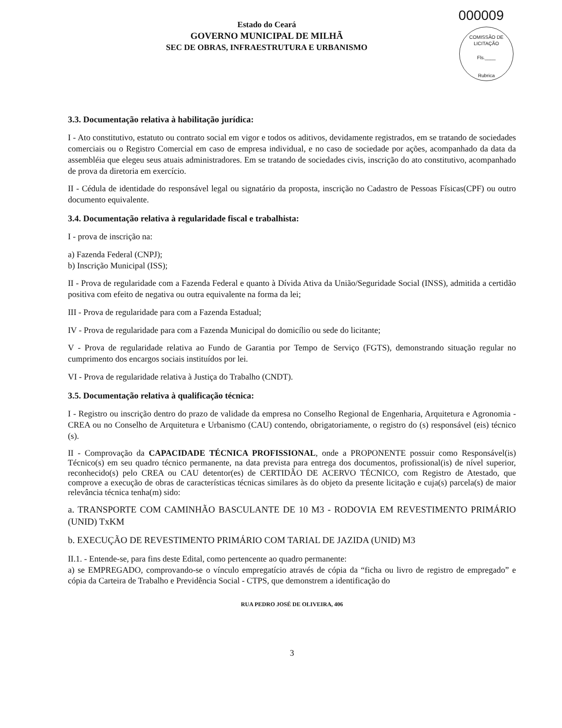000009
COMISSÃO DE LICITAÇÃO
Fls.____
Rubrica
Estado do Ceará
GOVERNO MUNICIPAL DE MILHÃ
SEC DE OBRAS, INFRAESTRUTURA E URBANISMO
3.3. Documentação relativa à habilitação jurídica:
I - Ato constitutivo, estatuto ou contrato social em vigor e todos os aditivos, devidamente registrados, em se tratando de sociedades comerciais ou o Registro Comercial em caso de empresa individual, e no caso de sociedade por ações, acompanhado da data da assembléia que elegeu seus atuais administradores. Em se tratando de sociedades civis, inscrição do ato constitutivo, acompanhado de prova da diretoria em exercício.
II - Cédula de identidade do responsável legal ou signatário da proposta, inscrição no Cadastro de Pessoas Físicas(CPF) ou outro documento equivalente.
3.4. Documentação relativa à regularidade fiscal e trabalhista:
I - prova de inscrição na:
a) Fazenda Federal (CNPJ);
b) Inscrição Municipal (ISS);
II - Prova de regularidade com a Fazenda Federal e quanto à Dívida Ativa da União/Seguridade Social (INSS), admitida a certidão positiva com efeito de negativa ou outra equivalente na forma da lei;
III - Prova de regularidade para com a Fazenda Estadual;
IV - Prova de regularidade para com a Fazenda Municipal do domicílio ou sede do licitante;
V - Prova de regularidade relativa ao Fundo de Garantia por Tempo de Serviço (FGTS), demonstrando situação regular no cumprimento dos encargos sociais instituídos por lei.
VI - Prova de regularidade relativa à Justiça do Trabalho (CNDT).
3.5. Documentação relativa à qualificação técnica:
I - Registro ou inscrição dentro do prazo de validade da empresa no Conselho Regional de Engenharia, Arquitetura e Agronomia - CREA ou no Conselho de Arquitetura e Urbanismo (CAU) contendo, obrigatoriamente, o registro do (s) responsável (eis) técnico (s).
II - Comprovação da CAPACIDADE TÉCNICA PROFISSIONAL, onde a PROPONENTE possuir como Responsável(is) Técnico(s) em seu quadro técnico permanente, na data prevista para entrega dos documentos, profissional(is) de nível superior, reconhecido(s) pelo CREA ou CAU detentor(es) de CERTIDÃO DE ACERVO TÉCNICO, com Registro de Atestado, que comprove a execução de obras de características técnicas similares às do objeto da presente licitação e cuja(s) parcela(s) de maior relevância técnica tenha(m) sido:
a. TRANSPORTE COM CAMINHÃO BASCULANTE DE 10 M3 - RODOVIA EM REVESTIMENTO PRIMÁRIO (UNID) TxKM
b. EXECUÇÃO DE REVESTIMENTO PRIMÁRIO COM TARIAL DE JAZIDA (UNID) M3
II.1. - Entende-se, para fins deste Edital, como pertencente ao quadro permanente:
a) se EMPREGADO, comprovando-se o vínculo empregatício através de cópia da “ficha ou livro de registro de empregado” e cópia da Carteira de Trabalho e Previdência Social - CTPS, que demonstrem a identificação do
RUA PEDRO JOSÉ DE OLIVEIRA, 406
3